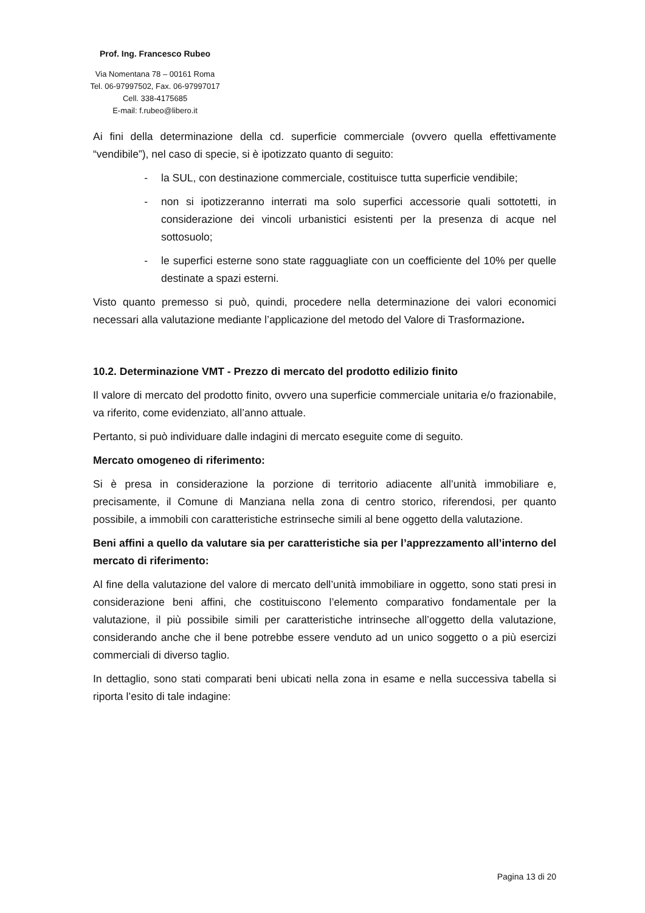Prof. Ing. Francesco Rubeo
Via Nomentana 78 – 00161 Roma
Tel. 06-97997502, Fax. 06-97997017
Cell. 338-4175685
E-mail: f.rubeo@libero.it
Ai fini della determinazione della cd. superficie commerciale (ovvero quella effettivamente “vendibile”), nel caso di specie, si è ipotizzato quanto di seguito:
- la SUL, con destinazione commerciale, costituisce tutta superficie vendibile;
- non si ipotizzeranno interrati ma solo superfici accessorie quali sottotetti, in considerazione dei vincoli urbanistici esistenti per la presenza di acque nel sottosuolo;
- le superfici esterne sono state ragguagliate con un coefficiente del 10% per quelle destinate a spazi esterni.
Visto quanto premesso si può, quindi, procedere nella determinazione dei valori economici necessari alla valutazione mediante l’applicazione del metodo del Valore di Trasformazione.
10.2. Determinazione VMT - Prezzo di mercato del prodotto edilizio finito
Il valore di mercato del prodotto finito, ovvero una superficie commerciale unitaria e/o frazionabile, va riferito, come evidenziato, all’anno attuale.
Pertanto, si può individuare dalle indagini di mercato eseguite come di seguito.
Mercato omogeneo di riferimento:
Si è presa in considerazione la porzione di territorio adiacente all’unità immobiliare e, precisamente, il Comune di Manziana nella zona di centro storico, riferendosi, per quanto possibile, a immobili con caratteristiche estrinseche simili al bene oggetto della valutazione.
Beni affini a quello da valutare sia per caratteristiche sia per l’apprezzamento all’interno del mercato di riferimento:
Al fine della valutazione del valore di mercato dell’unità immobiliare in oggetto, sono stati presi in considerazione beni affini, che costituiscono l’elemento comparativo fondamentale per la valutazione, il più possibile simili per caratteristiche intrinseche all’oggetto della valutazione, considerando anche che il bene potrebbe essere venduto ad un unico soggetto o a più esercizi commerciali di diverso taglio.
In dettaglio, sono stati comparati beni ubicati nella zona in esame e nella successiva tabella si riporta l’esito di tale indagine:
Pagina 13 di 20